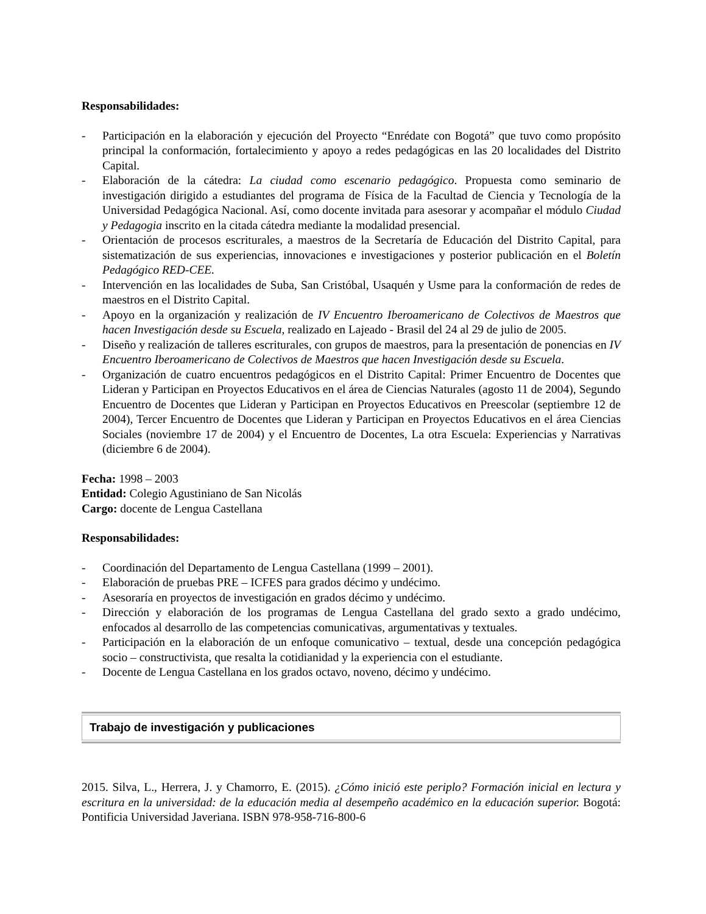Responsabilidades:
- Participación en la elaboración y ejecución del Proyecto “Enrédate con Bogotá” que tuvo como propósito principal la conformación, fortalecimiento y apoyo a redes pedagógicas en las 20 localidades del Distrito Capital.
- Elaboración de la cátedra: La ciudad como escenario pedagógico. Propuesta como seminario de investigación dirigido a estudiantes del programa de Física de la Facultad de Ciencia y Tecnología de la Universidad Pedagógica Nacional. Así, como docente invitada para asesorar y acompañar el módulo Ciudad y Pedagogia inscrito en la citada cátedra mediante la modalidad presencial.
- Orientación de procesos escriturales, a maestros de la Secretaría de Educación del Distrito Capital, para sistematización de sus experiencias, innovaciones e investigaciones y posterior publicación en el Boletín Pedagógico RED-CEE.
- Intervención en las localidades de Suba, San Cristóbal, Usaquén y Usme para la conformación de redes de maestros en el Distrito Capital.
- Apoyo en la organización y realización de IV Encuentro Iberoamericano de Colectivos de Maestros que hacen Investigación desde su Escuela, realizado en Lajeado - Brasil del 24 al 29 de julio de 2005.
- Diseño y realización de talleres escriturales, con grupos de maestros, para la presentación de ponencias en IV Encuentro Iberoamericano de Colectivos de Maestros que hacen Investigación desde su Escuela.
- Organización de cuatro encuentros pedagógicos en el Distrito Capital: Primer Encuentro de Docentes que Lideran y Participan en Proyectos Educativos en el área de Ciencias Naturales (agosto 11 de 2004), Segundo Encuentro de Docentes que Lideran y Participan en Proyectos Educativos en Preescolar (septiembre 12 de 2004), Tercer Encuentro de Docentes que Lideran y Participan en Proyectos Educativos en el área Ciencias Sociales (noviembre 17 de 2004) y el Encuentro de Docentes, La otra Escuela: Experiencias y Narrativas (diciembre 6 de 2004).
Fecha: 1998 – 2003
Entidad: Colegio Agustiniano de San Nicolás
Cargo: docente de Lengua Castellana
Responsabilidades:
- Coordinación del Departamento de Lengua Castellana (1999 – 2001).
- Elaboración de pruebas PRE – ICFES para grados décimo y undécimo.
- Asesoraría en proyectos de investigación en grados décimo y undécimo.
- Dirección y elaboración de los programas de Lengua Castellana del grado sexto a grado undécimo, enfocados al desarrollo de las competencias comunicativas, argumentativas y textuales.
- Participación en la elaboración de un enfoque comunicativo – textual, desde una concepción pedagógica socio – constructivista, que resalta la cotidianidad y la experiencia con el estudiante.
- Docente de Lengua Castellana en los grados octavo, noveno, décimo y undécimo.
Trabajo de investigación y publicaciones
2015. Silva, L., Herrera, J. y Chamorro, E. (2015). ¿Cómo inició este periplo? Formación inicial en lectura y escritura en la universidad: de la educación media al desempeño académico en la educación superior. Bogotá: Pontificia Universidad Javeriana. ISBN 978-958-716-800-6